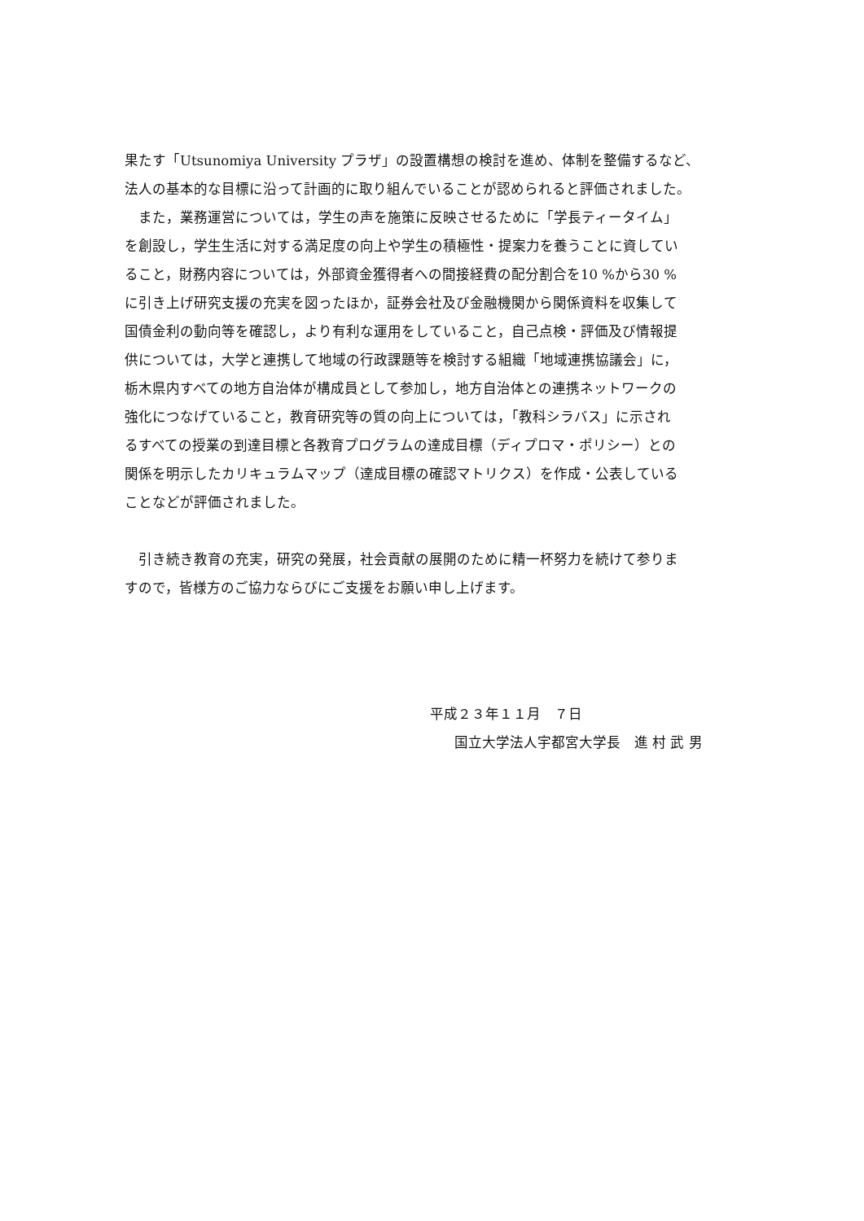果たす「Utsunomiya University プラザ」の設置構想の検討を進め、体制を整備するなど、
法人の基本的な目標に沿って計画的に取り組んでいることが認められると評価されました。
　また，業務運営については，学生の声を施策に反映させるために「学長ティータイム」
を創設し，学生生活に対する満足度の向上や学生の積極性・提案力を養うことに資してい
ること，財務内容については，外部資金獲得者への間接経費の配分割合を10 %から30 %
に引き上げ研究支援の充実を図ったほか，証券会社及び金融機関から関係資料を収集して
国債金利の動向等を確認し，より有利な運用をしていること，自己点検・評価及び情報提
供については，大学と連携して地域の行政課題等を検討する組織「地域連携協議会」に，
栃木県内すべての地方自治体が構成員として参加し，地方自治体との連携ネットワークの
強化につなげていること，教育研究等の質の向上については，「教科シラバス」に示され
るすべての授業の到達目標と各教育プログラムの達成目標（ディプロマ・ポリシー）との
関係を明示したカリキュラムマップ（達成目標の確認マトリクス）を作成・公表している
ことなどが評価されました。
　引き続き教育の充実，研究の発展，社会貢献の展開のために精一杯努力を続けて参りま
すので，皆様方のご協力ならびにご支援をお願い申し上げます。
平成２３年１１月　７日
国立大学法人宇都宮大学長　進 村 武 男